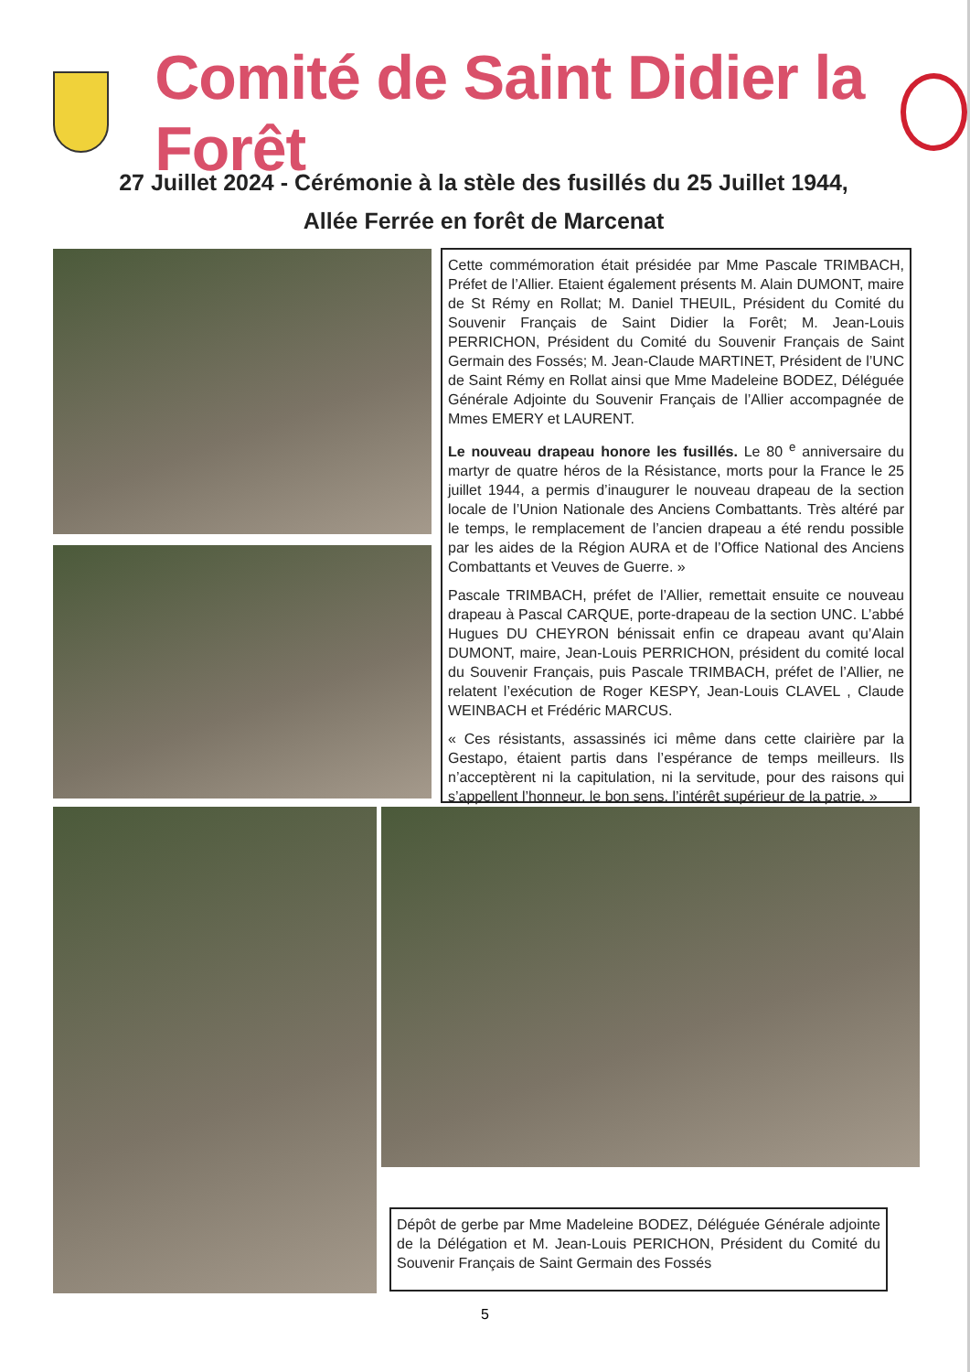Comité de Saint Didier la Forêt
27 Juillet 2024 - Cérémonie à la stèle des fusillés du 25 Juillet 1944,
Allée Ferrée en forêt de Marcenat
Cette commémoration était présidée par Mme Pascale TRIMBACH, Préfet de l’Allier. Etaient également présents M. Alain DUMONT, maire de St Rémy en Rollat; M. Daniel THEUIL, Président du Comité du Souvenir Français de Saint Didier la Forêt; M. Jean-Louis PERRICHON, Président du Comité du Souvenir Français de Saint Germain des Fossés; M. Jean-Claude MARTINET, Président de l’UNC de Saint Rémy en Rollat ainsi que Mme Madeleine BODEZ, Déléguée Générale Adjointe du Souvenir Français de l’Allier accompagnée de Mmes EMERY et LAURENT.
Le nouveau drapeau honore les fusillés. Le 80 <sup>e</sup> anniversaire du martyr de quatre héros de la Résistance, morts pour la France le 25 juillet 1944, a permis d’inaugurer le nouveau drapeau de la section locale de l’Union Nationale des Anciens Combattants. Très altéré par le temps, le remplacement de l’ancien drapeau a été rendu possible par les aides de la Région AURA et de l’Office National des Anciens Combattants et Veuves de Guerre. »
Pascale TRIMBACH, préfet de l’Allier, remettait ensuite ce nouveau drapeau à Pascal CARQUE, porte-drapeau de la section UNC. L’abbé Hugues DU CHEYRON bénissait enfin ce drapeau avant qu’Alain DUMONT, maire, Jean-Louis PERRICHON, président du comité local du Souvenir Français, puis Pascale TRIMBACH, préfet de l’Allier, ne relatent l’exécution de Roger KESPY, Jean-Louis CLAVEL , Claude WEINBACH et Frédéric MARCUS.
« Ces résistants, assassinés ici même dans cette clairière par la Gestapo, étaient partis dans l’espérance de temps meilleurs. Ils n’acceptèrent ni la capitulation, ni la servitude, pour des raisons qui s’appellent l’honneur, le bon sens, l’intérêt supérieur de la patrie. »
Dépôt de gerbe par Mme Madeleine BODEZ, Déléguée Générale adjointe de la Délégation et M. Jean-Louis PERICHON, Président du Comité du Souvenir Français de Saint Germain des Fossés
5